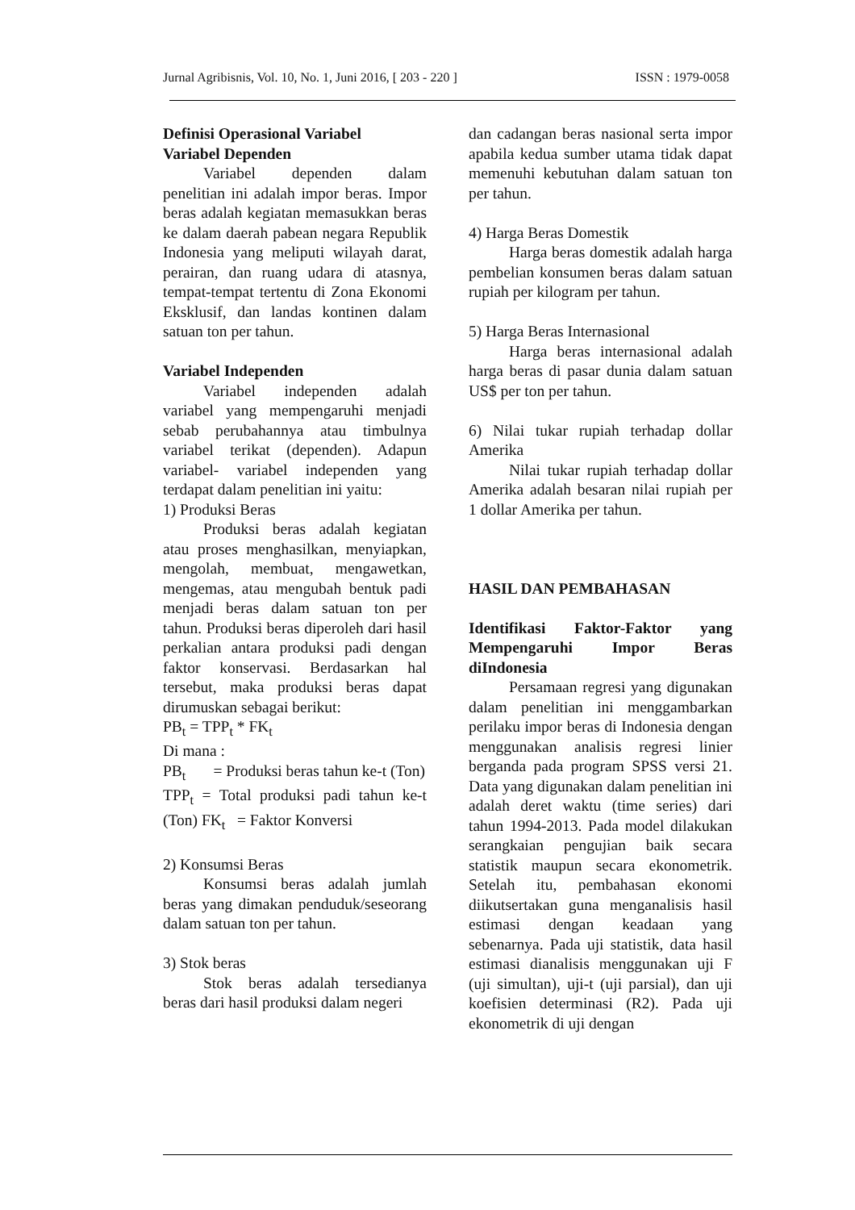Jurnal Agribisnis, Vol. 10, No. 1, Juni 2016, [ 203 - 220 ] ISSN : 1979-0058
Definisi Operasional Variabel
Variabel Dependen
Variabel dependen dalam penelitian ini adalah impor beras. Impor beras adalah kegiatan memasukkan beras ke dalam daerah pabean negara Republik Indonesia yang meliputi wilayah darat, perairan, dan ruang udara di atasnya, tempat-tempat tertentu di Zona Ekonomi Eksklusif, dan landas kontinen dalam satuan ton per tahun.
Variabel Independen
Variabel independen adalah variabel yang mempengaruhi menjadi sebab perubahannya atau timbulnya variabel terikat (dependen). Adapun variabel- variabel independen yang terdapat dalam penelitian ini yaitu:
1) Produksi Beras
Produksi beras adalah kegiatan atau proses menghasilkan, menyiapkan, mengolah, membuat, mengawetkan, mengemas, atau mengubah bentuk padi menjadi beras dalam satuan ton per tahun. Produksi beras diperoleh dari hasil perkalian antara produksi padi dengan faktor konservasi. Berdasarkan hal tersebut, maka produksi beras dapat dirumuskan sebagai berikut:
PB<sub>t</sub> = TPP<sub>t</sub> * FK<sub>t</sub>
Di mana :
PB<sub>t</sub> = Produksi beras tahun ke-t (Ton)
TPP<sub>t</sub> = Total produksi padi tahun ke-t (Ton) FK<sub>t</sub> = Faktor Konversi
2) Konsumsi Beras
Konsumsi beras adalah jumlah beras yang dimakan penduduk/seseorang dalam satuan ton per tahun.
3) Stok beras
Stok beras adalah tersedianya beras dari hasil produksi dalam negeri
dan cadangan beras nasional serta impor apabila kedua sumber utama tidak dapat memenuhi kebutuhan dalam satuan ton per tahun.
4) Harga Beras Domestik
Harga beras domestik adalah harga pembelian konsumen beras dalam satuan rupiah per kilogram per tahun.
5) Harga Beras Internasional
Harga beras internasional adalah harga beras di pasar dunia dalam satuan US$ per ton per tahun.
6) Nilai tukar rupiah terhadap dollar Amerika
Nilai tukar rupiah terhadap dollar Amerika adalah besaran nilai rupiah per 1 dollar Amerika per tahun.
HASIL DAN PEMBAHASAN
Identifikasi Faktor-Faktor yang Mempengaruhi Impor Beras diIndonesia
Persamaan regresi yang digunakan dalam penelitian ini menggambarkan perilaku impor beras di Indonesia dengan menggunakan analisis regresi linier berganda pada program SPSS versi 21. Data yang digunakan dalam penelitian ini adalah deret waktu (time series) dari tahun 1994-2013. Pada model dilakukan serangkaian pengujian baik secara statistik maupun secara ekonometrik. Setelah itu, pembahasan ekonomi diikutsertakan guna menganalisis hasil estimasi dengan keadaan yang sebenarnya. Pada uji statistik, data hasil estimasi dianalisis menggunakan uji F (uji simultan), uji-t (uji parsial), dan uji koefisien determinasi (R2). Pada uji ekonometrik di uji dengan